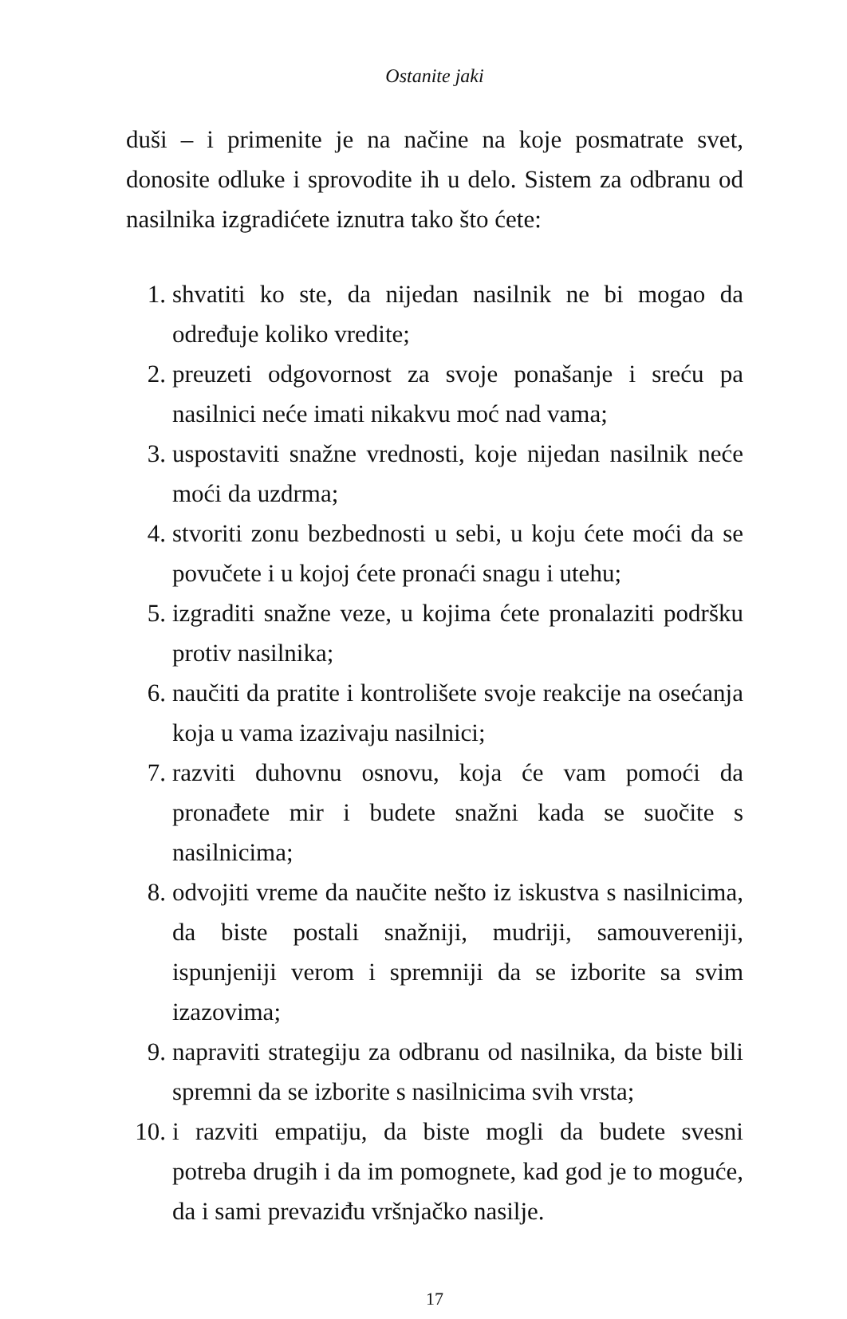Ostanite jaki
duši – i primenite je na načine na koje posmatrate svet, donosite odluke i sprovodite ih u delo. Sistem za odbranu od nasilnika izgradićete iznutra tako što ćete:
1. shvatiti ko ste, da nijedan nasilnik ne bi mogao da određuje koliko vredite;
2. preuzeti odgovornost za svoje ponašanje i sreću pa nasilnici neće imati nikakvu moć nad vama;
3. uspostaviti snažne vrednosti, koje nijedan nasilnik neće moći da uzdrma;
4. stvoriti zonu bezbednosti u sebi, u koju ćete moći da se povučete i u kojoj ćete pronaći snagu i utehu;
5. izgraditi snažne veze, u kojima ćete pronalaziti podršku protiv nasilnika;
6. naučiti da pratite i kontrolišete svoje reakcije na osećanja koja u vama izazivaju nasilnici;
7. razviti duhovnu osnovu, koja će vam pomoći da pronađete mir i budete snažni kada se suočite s nasilnicima;
8. odvojiti vreme da naučite nešto iz iskustva s nasilnicima, da biste postali snažniji, mudriji, samouvereniji, ispunjeniji verom i spremniji da se izborite sa svim izazovima;
9. napraviti strategiju za odbranu od nasilnika, da biste bili spremni da se izborite s nasilnicima svih vrsta;
10. i razviti empatiju, da biste mogli da budete svesni potreba drugih i da im pomognete, kad god je to moguće, da i sami prevaziđu vršnjačko nasilje.
17